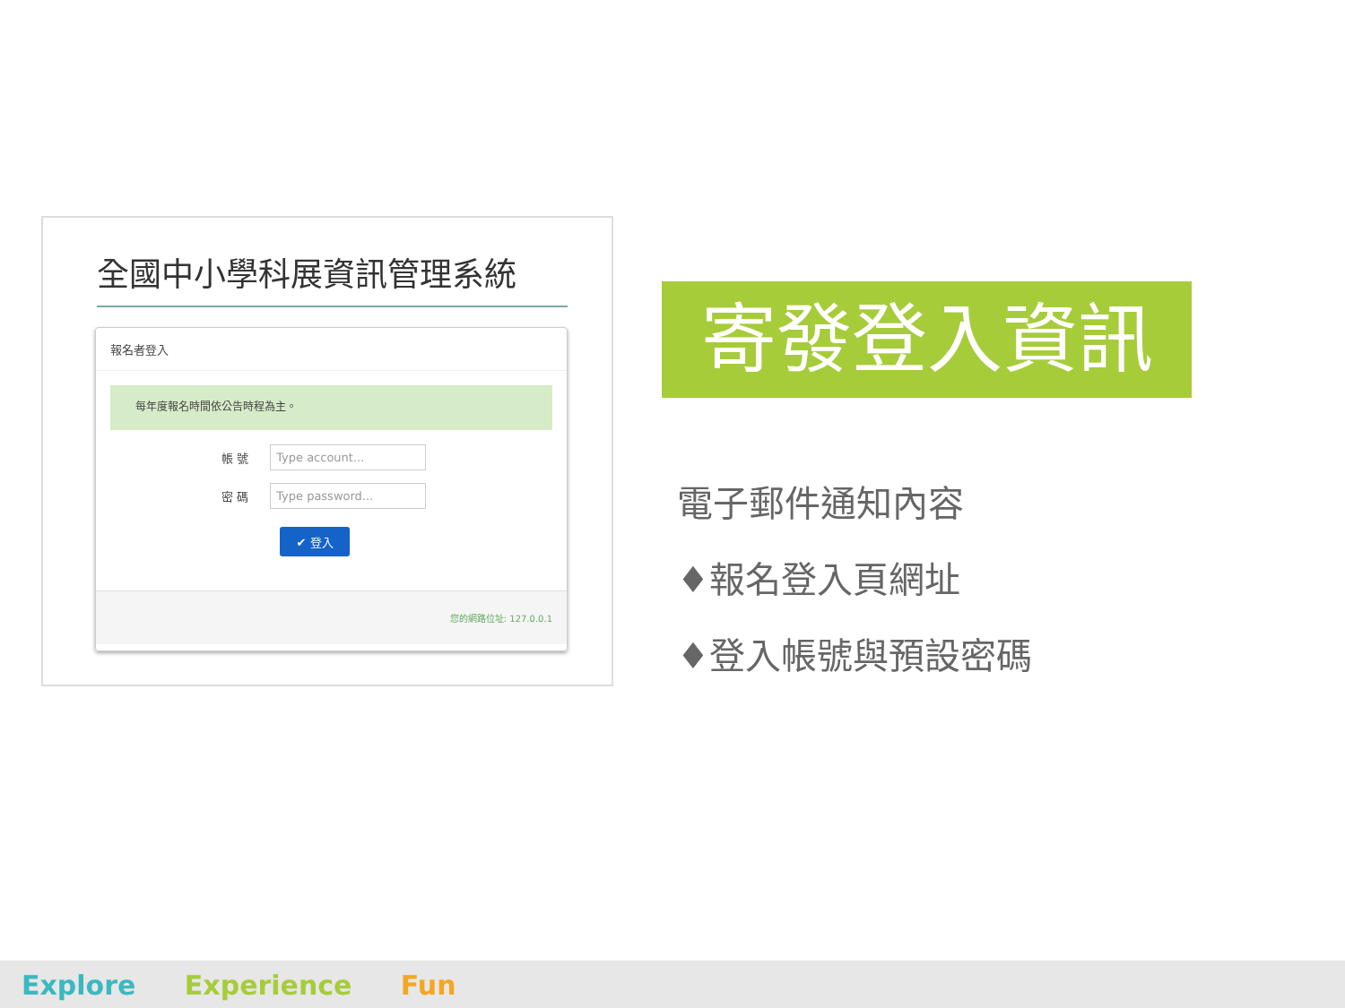全國中小學科展資訊管理系統
報名者登入
每年度報名時間依公告時程為主。
帳 號 Type account...
密 碼 Type password...
✔ 登入
您的網路位址: 127.0.0.1
寄發登入資訊
電子郵件通知內容
♦報名登入頁網址
♦登入帳號與預設密碼
Explore Experience Fun